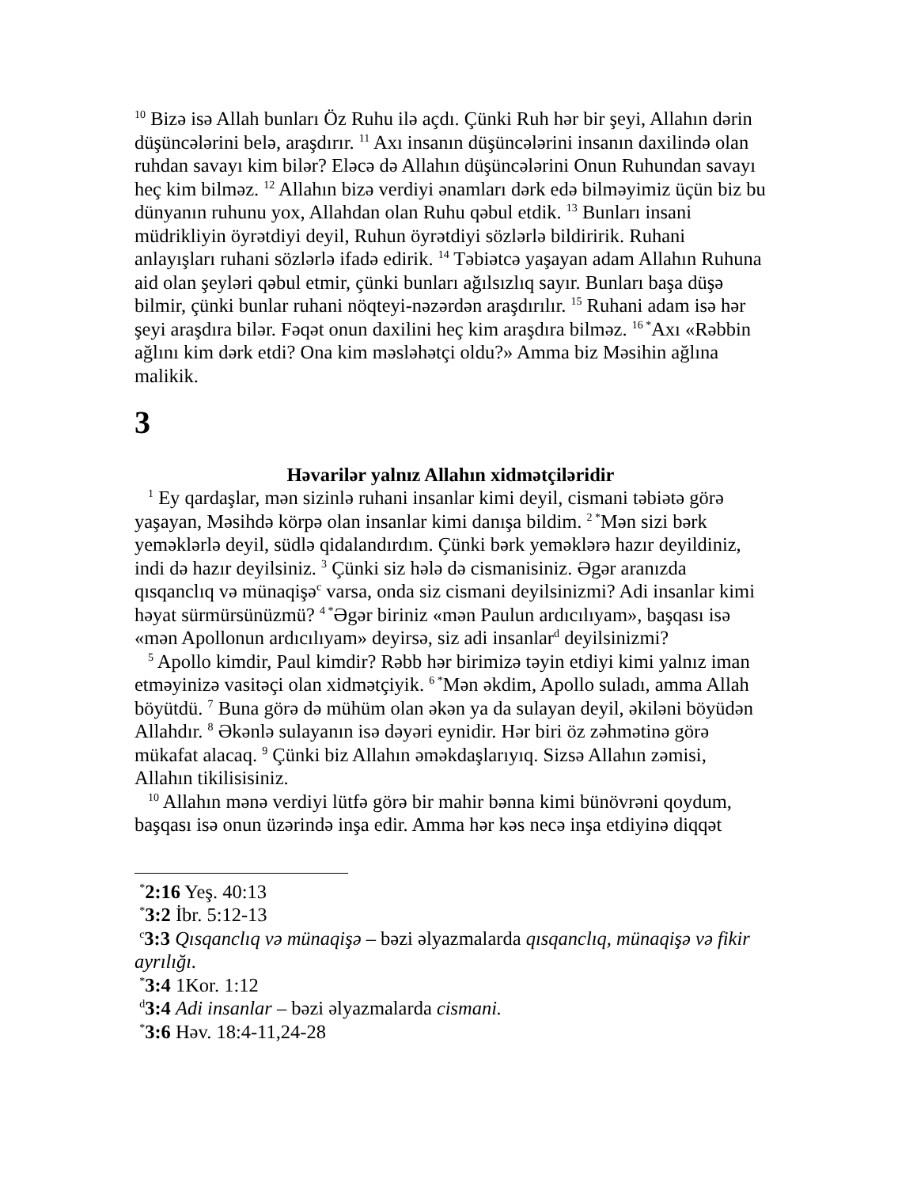<sup>10</sup> Bizə isə Allah bunları Öz Ruhu ilə açdı. Çünki Ruh hər bir şeyi, Allahın dərin düşüncələrini belə, araşdırır. <sup>11</sup> Axı insanın düşüncələrini insanın daxilində olan ruhdan savayı kim bilər? Eləcə də Allahın düşüncələrini Onun Ruhundan savayı heç kim bilməz. <sup>12</sup> Allahın bizə verdiyi ənamları dərk edə bilməyimiz üçün biz bu dünyanın ruhunu yox, Allahdan olan Ruhu qəbul etdik. <sup>13</sup> Bunları insani müdrikliyin öyrətdiyi deyil, Ruhun öyrətdiyi sözlərlə bildiririk. Ruhani anlayışları ruhani sözlərlə ifadə edirik. <sup>14</sup> Təbiətcə yaşayan adam Allahın Ruhuna aid olan şeyləri qəbul etmir, çünki bunları ağılsızlıq sayır. Bunları başa düşə bilmir, çünki bunlar ruhani nöqteyi-nəzərdən araşdırılır. <sup>15</sup> Ruhani adam isə hər şeyi araşdıra bilər. Fəqət onun daxilini heç kim araşdıra bilməz. <sup>16 *</sup>Axı «Rəbbin ağlını kim dərk etdi? Ona kim məsləhətçi oldu?» Amma biz Məsihin ağlına malikik.
3
Həvarilər yalnız Allahın xidmətçiləridir
<sup>1</sup> Ey qardaşlar, mən sizinlə ruhani insanlar kimi deyil, cismani təbiətə görə yaşayan, Məsihdə körpə olan insanlar kimi danışa bildim. <sup>2 *</sup>Mən sizi bərk yeməklərlə deyil, südlə qidalandırdım. Çünki bərk yeməklərə hazır deyildiniz, indi də hazır deyilsiniz. <sup>3</sup> Çünki siz hələ də cismanisiniz. Əgər aranızda qısqanclıq və münaqişə<sup>c</sup> varsa, onda siz cismani deyilsinizmi? Adi insanlar kimi həyat sürmürsünüzmü? <sup>4 *</sup>Əgər biriniz «mən Paulun ardıcılıyam», başqası isə «mən Apollonun ardıcılıyam» deyirsə, siz adi insanlar<sup>d</sup> deyilsinizmi?
<sup>5</sup> Apollo kimdir, Paul kimdir? Rəbb hər birimizə təyin etdiyi kimi yalnız iman etməyinizə vasitəçi olan xidmətçiyik. <sup>6 *</sup>Mən əkdim, Apollo suladı, amma Allah böyütdü. <sup>7</sup> Buna görə də mühüm olan əkən ya da sulayan deyil, əkiləni böyüdən Allahdır. <sup>8</sup> Əkənlə sulayanın isə dəyəri eynidir. Hər biri öz zəhmətinə görə mükafat alacaq. <sup>9</sup> Çünki biz Allahın əməkdaşlarıyıq. Sizsə Allahın zəmisi, Allahın tikilisisiniz.
<sup>10</sup> Allahın mənə verdiyi lütfə görə bir mahir bənna kimi bünövrəni qoydum, başqası isə onun üzərində inşa edir. Amma hər kəs necə inşa etdiyinə diqqət
<sup>*</sup> 2:16 Yeş. 40:13
<sup>*</sup> 3:2 İbr. 5:12-13
<sup>c</sup> 3:3 Qısqanclıq və münaqişə – bəzi əlyazmalarda qısqanclıq, münaqişə və fikir ayrılığı.
<sup>*</sup> 3:4 1Kor. 1:12
<sup>d</sup> 3:4 Adi insanlar – bəzi əlyazmalarda cismani.
<sup>*</sup> 3:6 Həv. 18:4-11,24-28